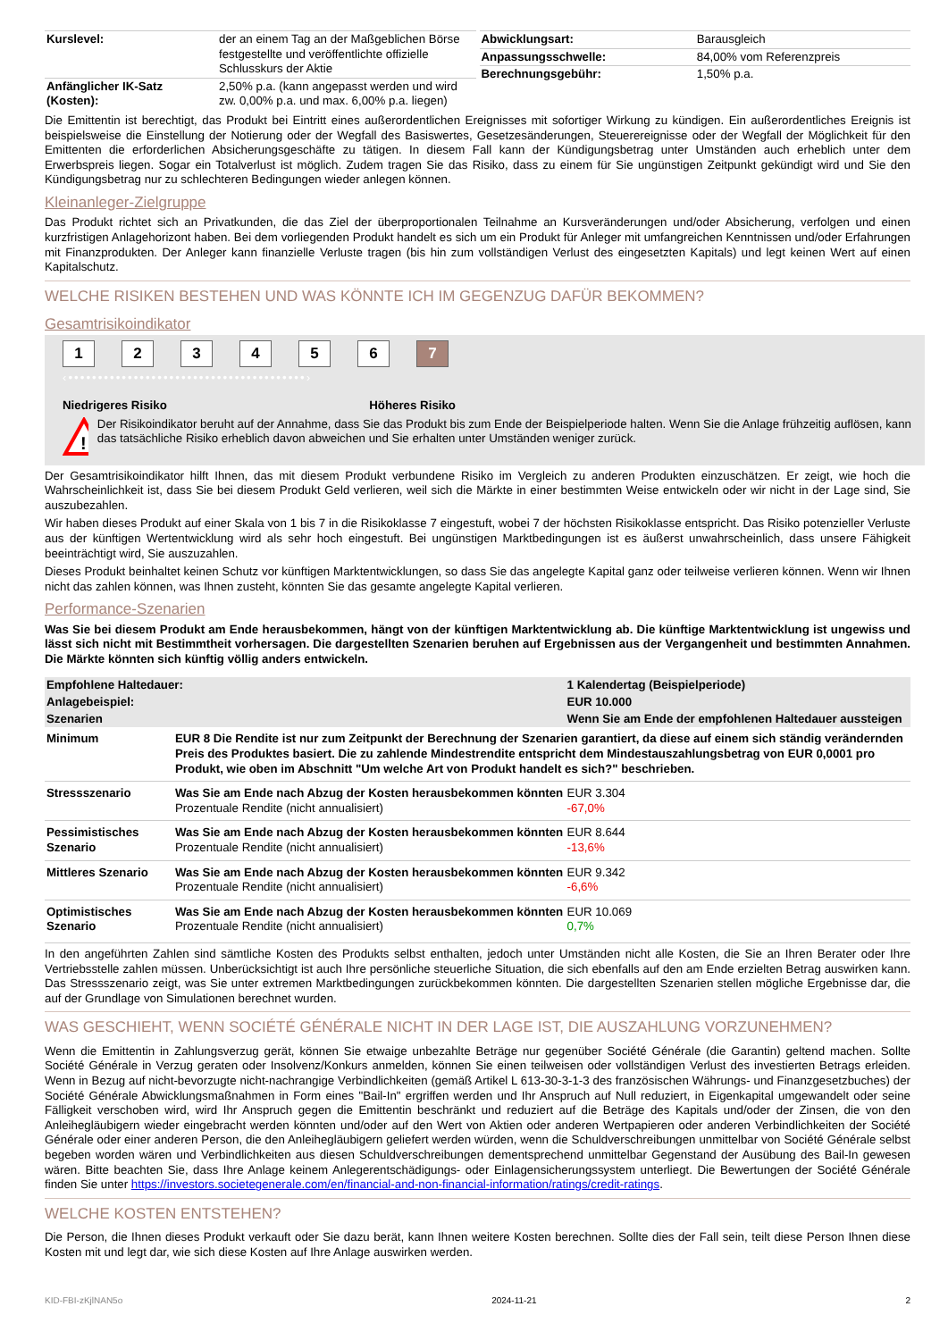| Kurslevel: | der an einem Tag an der Maßgeblichen Börse festgestellte und veröffentlichte offizielle Schlusskurs der Aktie |
| Anfänglicher IK-Satz (Kosten): | 2,50% p.a. (kann angepasst werden und wird zw. 0,00% p.a. und max. 6,00% p.a. liegen) |
| Abwicklungsart: | Barausgleich |
| Anpassungsschwelle: | 84,00% vom Referenzpreis |
| Berechnungsgebühr: | 1,50% p.a. |
Die Emittentin ist berechtigt, das Produkt bei Eintritt eines außerordentlichen Ereignisses mit sofortiger Wirkung zu kündigen. Ein außerordentliches Ereignis ist beispielsweise die Einstellung der Notierung oder der Wegfall des Basiswertes, Gesetzesänderungen, Steuerereignisse oder der Wegfall der Möglichkeit für den Emittenten die erforderlichen Absicherungsgeschäfte zu tätigen. In diesem Fall kann der Kündigungsbetrag unter Umständen auch erheblich unter dem Erwerbspreis liegen. Sogar ein Totalverlust ist möglich. Zudem tragen Sie das Risiko, dass zu einem für Sie ungünstigen Zeitpunkt gekündigt wird und Sie den Kündigungsbetrag nur zu schlechteren Bedingungen wieder anlegen können.
Kleinanleger-Zielgruppe
Das Produkt richtet sich an Privatkunden, die das Ziel der überproportionalen Teilnahme an Kursveränderungen und/oder Absicherung, verfolgen und einen kurzfristigen Anlagehorizont haben. Bei dem vorliegenden Produkt handelt es sich um ein Produkt für Anleger mit umfangreichen Kenntnissen und/oder Erfahrungen mit Finanzprodukten. Der Anleger kann finanzielle Verluste tragen (bis hin zum vollständigen Verlust des eingesetzten Kapitals) und legt keinen Wert auf einen Kapitalschutz.
WELCHE RISIKEN BESTEHEN UND WAS KÖNNTE ICH IM GEGENZUG DAFÜR BEKOMMEN?
Gesamtrisikoindikator
123456 7
‹••••••••••••••••••••••••••••••••••••••••›
Niedrigeres Risiko Höheres Risiko
!
Der Risikoindikator beruht auf der Annahme, dass Sie das Produkt bis zum Ende der Beispielperiode halten. Wenn Sie die Anlage frühzeitig auflösen, kann das tatsächliche Risiko erheblich davon abweichen und Sie erhalten unter Umständen weniger zurück.
Der Gesamtrisikoindikator hilft Ihnen, das mit diesem Produkt verbundene Risiko im Vergleich zu anderen Produkten einzuschätzen. Er zeigt, wie hoch die Wahrscheinlichkeit ist, dass Sie bei diesem Produkt Geld verlieren, weil sich die Märkte in einer bestimmten Weise entwickeln oder wir nicht in der Lage sind, Sie auszubezahlen.
Wir haben dieses Produkt auf einer Skala von 1 bis 7 in die Risikoklasse 7 eingestuft, wobei 7 der höchsten Risikoklasse entspricht. Das Risiko potenzieller Verluste aus der künftigen Wertentwicklung wird als sehr hoch eingestuft. Bei ungünstigen Marktbedingungen ist es äußerst unwahrscheinlich, dass unsere Fähigkeit beeinträchtigt wird, Sie auszuzahlen.
Dieses Produkt beinhaltet keinen Schutz vor künftigen Marktentwicklungen, so dass Sie das angelegte Kapital ganz oder teilweise verlieren können. Wenn wir Ihnen nicht das zahlen können, was Ihnen zusteht, könnten Sie das gesamte angelegte Kapital verlieren.
Performance-Szenarien
Was Sie bei diesem Produkt am Ende herausbekommen, hängt von der künftigen Marktentwicklung ab. Die künftige Marktentwicklung ist ungewiss und lässt sich nicht mit Bestimmtheit vorhersagen. Die dargestellten Szenarien beruhen auf Ergebnissen aus der Vergangenheit und bestimmten Annahmen. Die Märkte könnten sich künftig völlig anders entwickeln.
| Empfohlene Haltedauer: | | 1 Kalendertag (Beispielperiode) |
| --- | --- | --- |
| Anlagebeispiel: | | EUR 10.000 |
| Szenarien | | Wenn Sie am Ende der empfohlenen Haltedauer aussteigen |
| Minimum | EUR 8 Die Rendite ist nur zum Zeitpunkt der Berechnung der Szenarien garantiert, da diese auf einem sich ständig verändernden Preis des Produktes basiert. Die zu zahlende Mindestrendite entspricht dem Mindestauszahlungsbetrag von EUR 0,0001 pro Produkt, wie oben im Abschnitt "Um welche Art von Produkt handelt es sich?" beschrieben. | |
| Stressszenario | Was Sie am Ende nach Abzug der Kosten herausbekommen könnten Prozentuale Rendite (nicht annualisiert) | EUR 3.304 -67,0% |
| Pessimistisches Szenario | Was Sie am Ende nach Abzug der Kosten herausbekommen könnten Prozentuale Rendite (nicht annualisiert) | EUR 8.644 -13,6% |
| Mittleres Szenario | Was Sie am Ende nach Abzug der Kosten herausbekommen könnten Prozentuale Rendite (nicht annualisiert) | EUR 9.342 -6,6% |
| Optimistisches Szenario | Was Sie am Ende nach Abzug der Kosten herausbekommen könnten Prozentuale Rendite (nicht annualisiert) | EUR 10.069 0,7% |
In den angeführten Zahlen sind sämtliche Kosten des Produkts selbst enthalten, jedoch unter Umständen nicht alle Kosten, die Sie an Ihren Berater oder Ihre Vertriebsstelle zahlen müssen. Unberücksichtigt ist auch Ihre persönliche steuerliche Situation, die sich ebenfalls auf den am Ende erzielten Betrag auswirken kann. Das Stressszenario zeigt, was Sie unter extremen Marktbedingungen zurückbekommen könnten. Die dargestellten Szenarien stellen mögliche Ergebnisse dar, die auf der Grundlage von Simulationen berechnet wurden.
WAS GESCHIEHT, WENN SOCIÉTÉ GÉNÉRALE NICHT IN DER LAGE IST, DIE AUSZAHLUNG VORZUNEHMEN?
Wenn die Emittentin in Zahlungsverzug gerät, können Sie etwaige unbezahlte Beträge nur gegenüber Société Générale (die Garantin) geltend machen. Sollte Société Générale in Verzug geraten oder Insolvenz/Konkurs anmelden, können Sie einen teilweisen oder vollständigen Verlust des investierten Betrags erleiden. Wenn in Bezug auf nicht-bevorzugte nicht-nachrangige Verbindlichkeiten (gemäß Artikel L 613-30-3-1-3 des französischen Währungs- und Finanzgesetzbuches) der Société Générale Abwicklungsmaßnahmen in Form eines "Bail-In" ergriffen werden und Ihr Anspruch auf Null reduziert, in Eigenkapital umgewandelt oder seine Fälligkeit verschoben wird, wird Ihr Anspruch gegen die Emittentin beschränkt und reduziert auf die Beträge des Kapitals und/oder der Zinsen, die von den Anleihegläubigern wieder eingebracht werden könnten und/oder auf den Wert von Aktien oder anderen Wertpapieren oder anderen Verbindlichkeiten der Société Générale oder einer anderen Person, die den Anleihegläubigern geliefert werden würden, wenn die Schuldverschreibungen unmittelbar von Société Générale selbst begeben worden wären und Verbindlichkeiten aus diesen Schuldverschreibungen dementsprechend unmittelbar Gegenstand der Ausübung des Bail-In gewesen wären. Bitte beachten Sie, dass Ihre Anlage keinem Anlegerentschädigungs- oder Einlagensicherungssystem unterliegt. Die Bewertungen der Société Générale finden Sie unter https://investors.societegenerale.com/en/financial-and-non-financial-information/ratings/credit-ratings.
WELCHE KOSTEN ENTSTEHEN?
Die Person, die Ihnen dieses Produkt verkauft oder Sie dazu berät, kann Ihnen weitere Kosten berechnen. Sollte dies der Fall sein, teilt diese Person Ihnen diese Kosten mit und legt dar, wie sich diese Kosten auf Ihre Anlage auswirken werden.
KID-FBI-zKjlNAN5o 2024-11-21 2